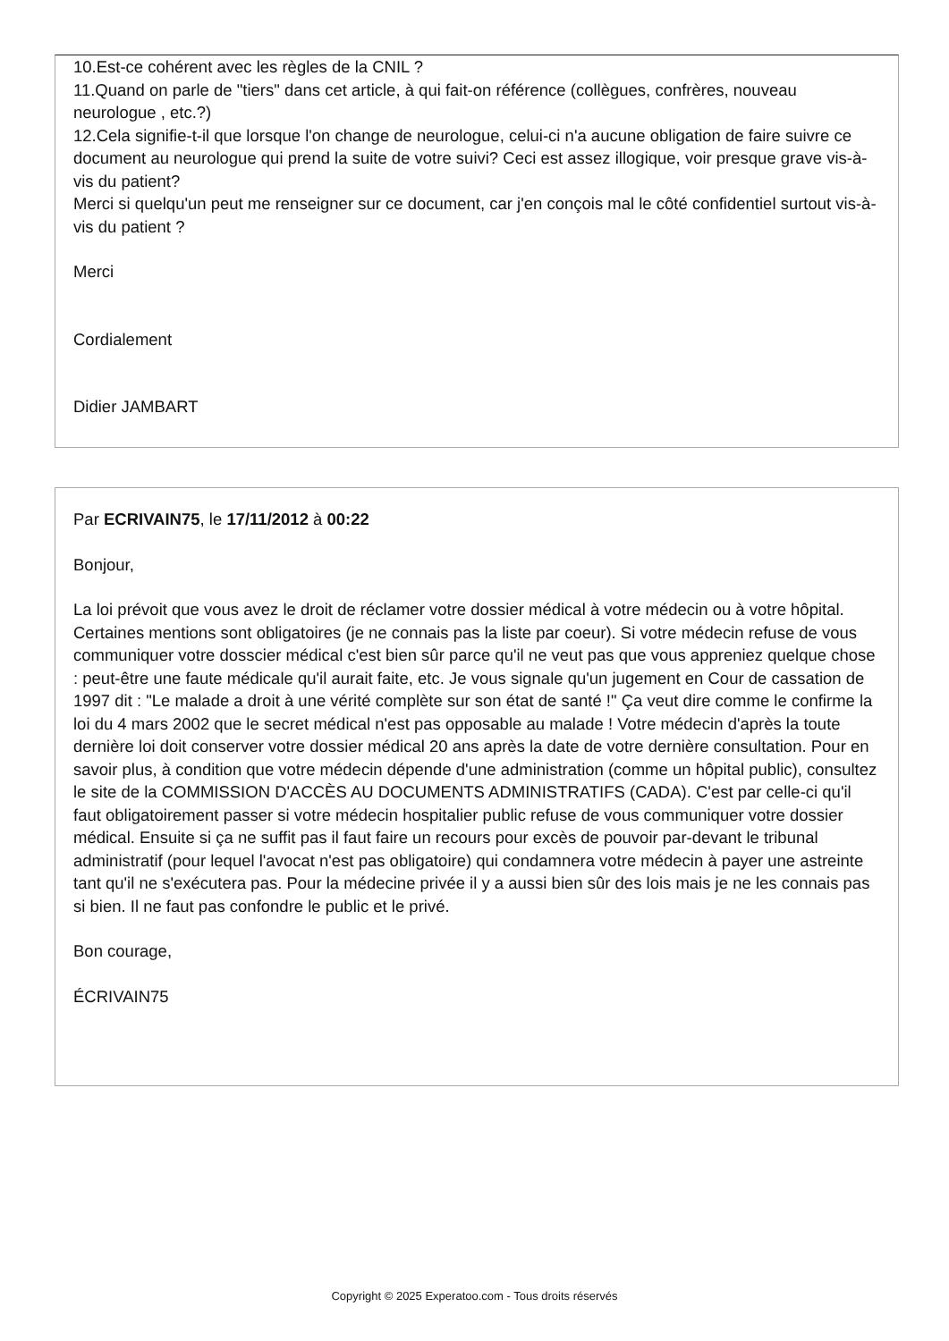10.Est-ce cohérent avec les règles de la CNIL ?
11.Quand on parle de "tiers" dans cet article, à qui fait-on référence (collègues, confrères, nouveau neurologue , etc.?)
12.Cela signifie-t-il que lorsque l'on change de neurologue, celui-ci n'a aucune obligation de faire suivre ce document au neurologue qui prend la suite de votre suivi? Ceci est assez illogique, voir presque grave vis-à-vis du patient?
Merci si quelqu'un peut me renseigner sur ce document, car j'en conçois mal le côté confidentiel surtout vis-à-vis du patient ?
Merci
Cordialement
Didier JAMBART
Par ECRIVAIN75, le 17/11/2012 à 00:22
Bonjour,
La loi prévoit que vous avez le droit de réclamer votre dossier médical à votre médecin ou à votre hôpital. Certaines mentions sont obligatoires (je ne connais pas la liste par coeur). Si votre médecin refuse de vous communiquer votre dosscier médical c'est bien sûr parce qu'il ne veut pas que vous appreniez quelque chose : peut-être une faute médicale qu'il aurait faite, etc. Je vous signale qu'un jugement en Cour de cassation de 1997 dit : "Le malade a droit à une vérité complète sur son état de santé !" Ça veut dire comme le confirme la loi du 4 mars 2002 que le secret médical n'est pas opposable au malade ! Votre médecin d'après la toute dernière loi doit conserver votre dossier médical 20 ans après la date de votre dernière consultation. Pour en savoir plus, à condition que votre médecin dépende d'une administration (comme un hôpital public), consultez le site de la COMMISSION D'ACCÈS AU DOCUMENTS ADMINISTRATIFS (CADA). C'est par celle-ci qu'il faut obligatoirement passer si votre médecin hospitalier public refuse de vous communiquer votre dossier médical. Ensuite si ça ne suffit pas il faut faire un recours pour excès de pouvoir par-devant le tribunal administratif (pour lequel l'avocat n'est pas obligatoire) qui condamnera votre médecin à payer une astreinte tant qu'il ne s'exécutera pas. Pour la médecine privée il y a aussi bien sûr des lois mais je ne les connais pas si bien. Il ne faut pas confondre le public et le privé.
Bon courage,
ÉCRIVAIN75
Copyright © 2025 Experatoo.com - Tous droits réservés